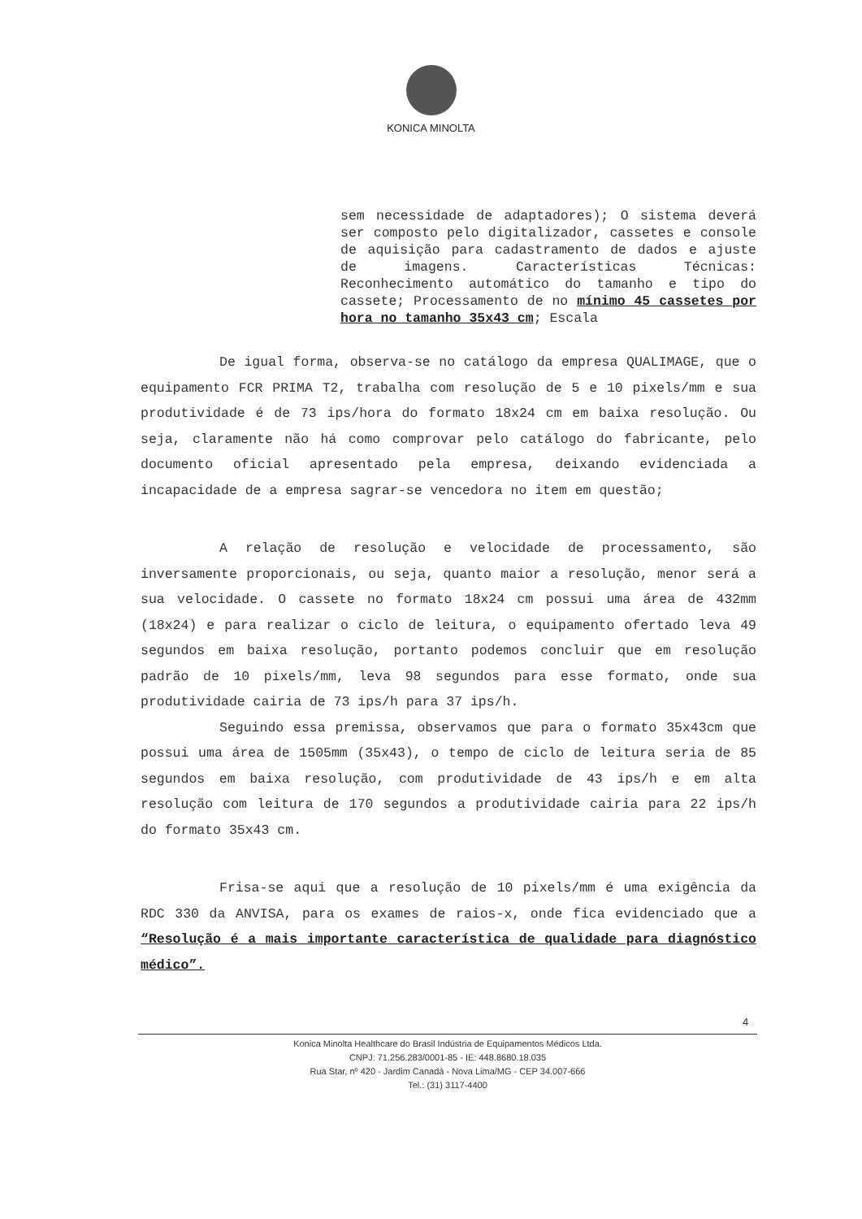KONICA MINOLTA
sem necessidade de adaptadores); O sistema deverá ser composto pelo digitalizador, cassetes e console de aquisição para cadastramento de dados e ajuste de imagens. Características Técnicas: Reconhecimento automático do tamanho e tipo do cassete; Processamento de no mínimo 45 cassetes por hora no tamanho 35x43 cm; Escala
De igual forma, observa-se no catálogo da empresa QUALIMAGE, que o equipamento FCR PRIMA T2, trabalha com resolução de 5 e 10 pixels/mm e sua produtividade é de 73 ips/hora do formato 18x24 cm em baixa resolução. Ou seja, claramente não há como comprovar pelo catálogo do fabricante, pelo documento oficial apresentado pela empresa, deixando evidenciada a incapacidade de a empresa sagrar-se vencedora no item em questão;
A relação de resolução e velocidade de processamento, são inversamente proporcionais, ou seja, quanto maior a resolução, menor será a sua velocidade. O cassete no formato 18x24 cm possui uma área de 432mm (18x24) e para realizar o ciclo de leitura, o equipamento ofertado leva 49 segundos em baixa resolução, portanto podemos concluir que em resolução padrão de 10 pixels/mm, leva 98 segundos para esse formato, onde sua produtividade cairia de 73 ips/h para 37 ips/h.
Seguindo essa premissa, observamos que para o formato 35x43cm que possui uma área de 1505mm (35x43), o tempo de ciclo de leitura seria de 85 segundos em baixa resolução, com produtividade de 43 ips/h e em alta resolução com leitura de 170 segundos a produtividade cairia para 22 ips/h do formato 35x43 cm.
Frisa-se aqui que a resolução de 10 pixels/mm é uma exigência da RDC 330 da ANVISA, para os exames de raios-x, onde fica evidenciado que a “Resolução é a mais importante característica de qualidade para diagnóstico médico”.
4
Konica Minolta Healthcare do Brasil Indústria de Equipamentos Médicos Ltda.
CNPJ: 71.256.283/0001-85 - IE: 448.8680.18.035
Rua Star, nº 420 - Jardim Canadá - Nova Lima/MG - CEP 34.007-666
Tel.: (31) 3117-4400